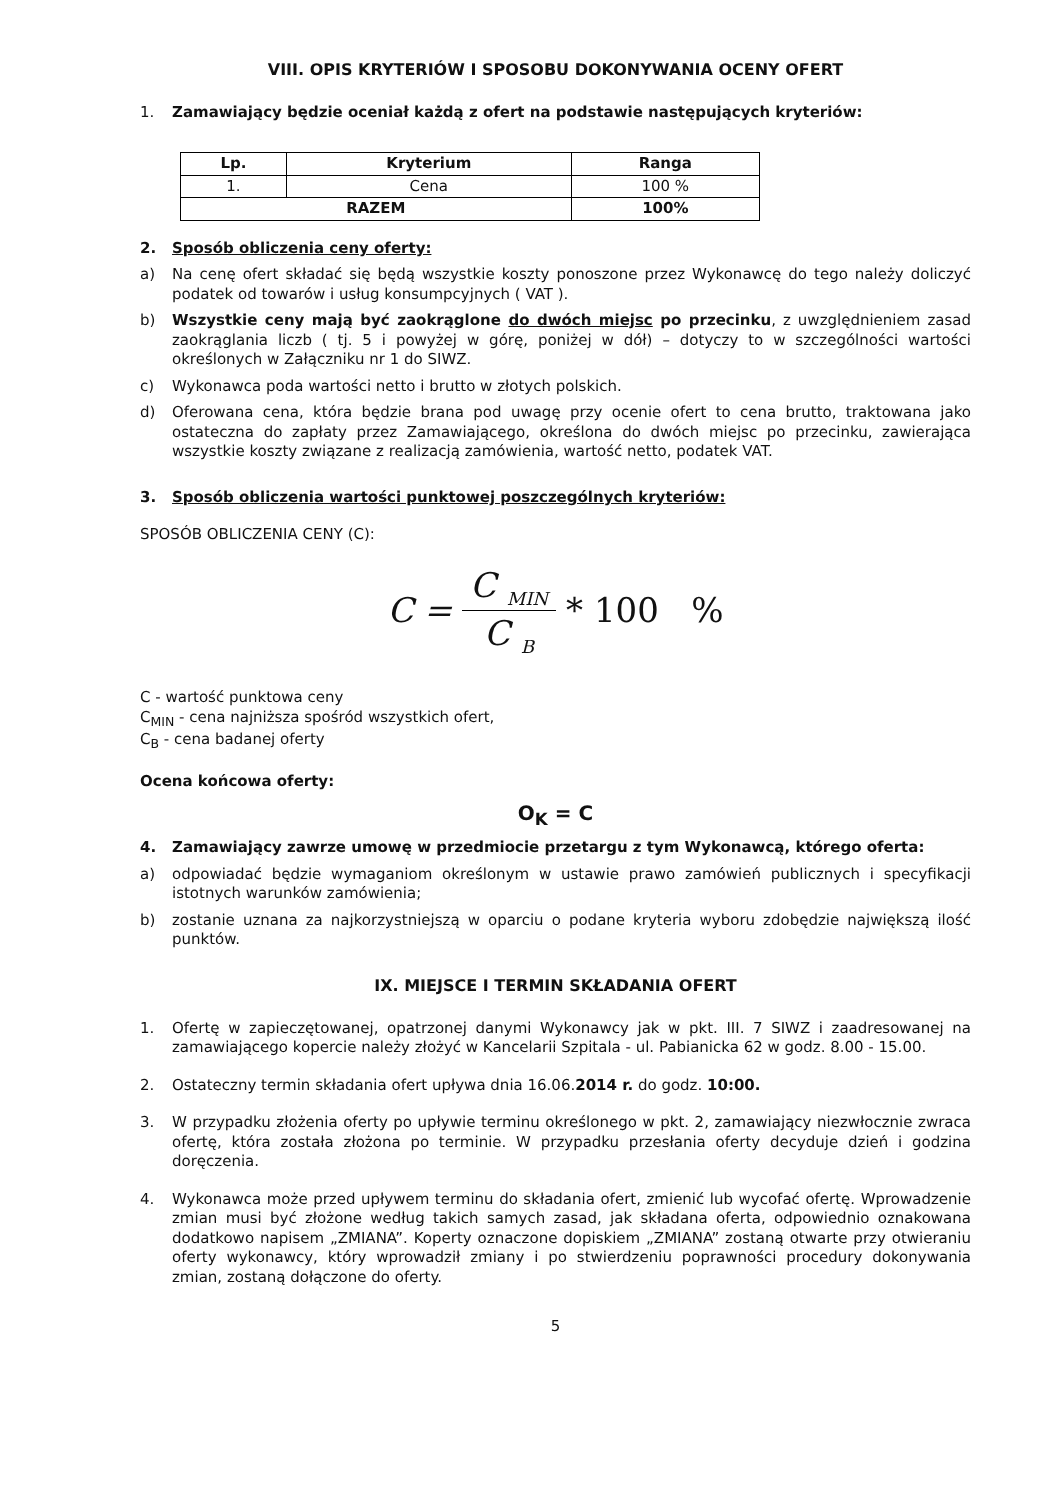VIII. OPIS KRYTERIÓW I SPOSOBU DOKONYWANIA OCENY OFERT
1. Zamawiający będzie oceniał każdą z ofert na podstawie następujących kryteriów:
| Lp. | Kryterium | Ranga |
| --- | --- | --- |
| 1. | Cena | 100 % |
| RAZEM | | 100% |
2. Sposób obliczenia ceny oferty:
a) Na cenę ofert składać się będą wszystkie koszty ponoszone przez Wykonawcę do tego należy doliczyć podatek od towarów i usług konsumpcyjnych ( VAT ).
b) Wszystkie ceny mają być zaokrąglone do dwóch miejsc po przecinku, z uwzględnieniem zasad zaokrąglania liczb ( tj. 5 i powyżej w górę, poniżej w dół) – dotyczy to w szczególności wartości określonych w Załączniku nr 1 do SIWZ.
c) Wykonawca poda wartości netto i brutto w złotych polskich.
d) Oferowana cena, która będzie brana pod uwagę przy ocenie ofert to cena brutto, traktowana jako ostateczna do zapłaty przez Zamawiającego, określona do dwóch miejsc po przecinku, zawierająca wszystkie koszty związane z realizacją zamówienia, wartość netto, podatek VAT.
3. Sposób obliczenia wartości punktowej poszczególnych kryteriów:
SPOSÓB OBLICZENIA CENY (C):
C = C <sub>MIN</sub> C <sub>B</sub> * 100 %
C - wartość punktowa ceny
C<sub>MIN</sub> - cena najniższa spośród wszystkich ofert,
C<sub>B</sub> - cena badanej oferty
Ocena końcowa oferty:
O<sub>K</sub> = C
4. Zamawiający zawrze umowę w przedmiocie przetargu z tym Wykonawcą, którego oferta:
a) odpowiadać będzie wymaganiom określonym w ustawie prawo zamówień publicznych i specyfikacji istotnych warunków zamówienia;
b) zostanie uznana za najkorzystniejszą w oparciu o podane kryteria wyboru zdobędzie największą ilość punktów.
IX. MIEJSCE I TERMIN SKŁADANIA OFERT
1. Ofertę w zapieczętowanej, opatrzonej danymi Wykonawcy jak w pkt. III. 7 SIWZ i zaadresowanej na zamawiającego kopercie należy złożyć w Kancelarii Szpitala - ul. Pabianicka 62 w godz. 8.00 - 15.00.
2. Ostateczny termin składania ofert upływa dnia 16.06.2014 r. do godz. 10:00.
3. W przypadku złożenia oferty po upływie terminu określonego w pkt. 2, zamawiający niezwłocznie zwraca ofertę, która została złożona po terminie. W przypadku przesłania oferty decyduje dzień i godzina doręczenia.
4. Wykonawca może przed upływem terminu do składania ofert, zmienić lub wycofać ofertę. Wprowadzenie zmian musi być złożone według takich samych zasad, jak składana oferta, odpowiednio oznakowana dodatkowo napisem „ZMIANA”. Koperty oznaczone dopiskiem „ZMIANA” zostaną otwarte przy otwieraniu oferty wykonawcy, który wprowadził zmiany i po stwierdzeniu poprawności procedury dokonywania zmian, zostaną dołączone do oferty.
5